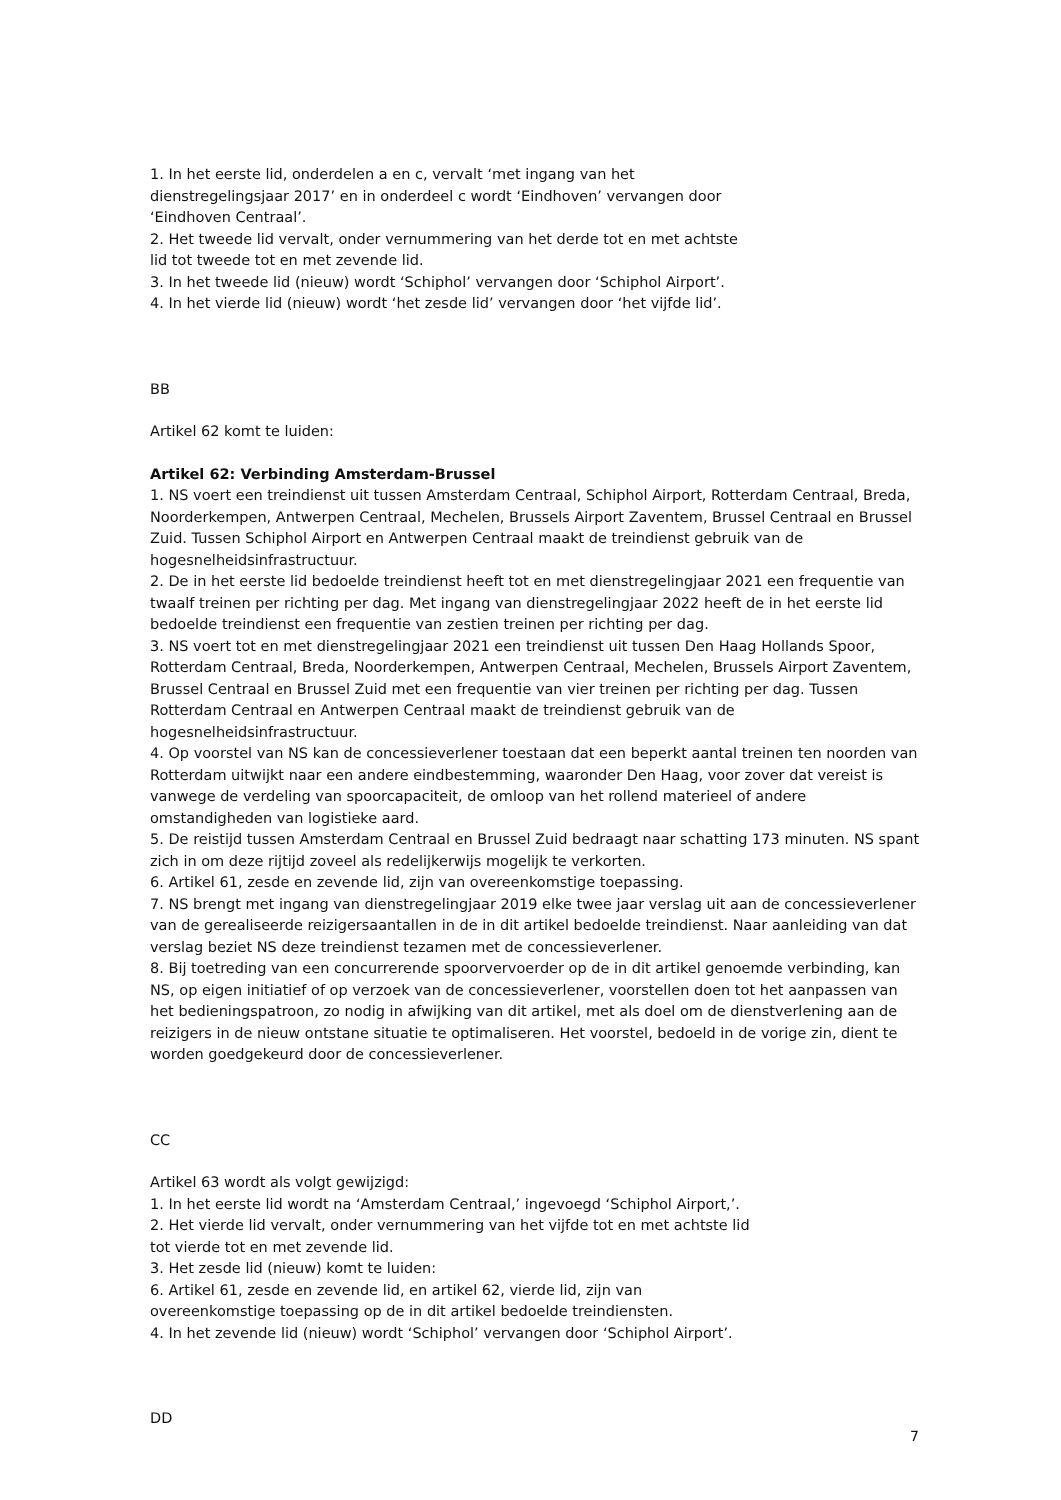1. In het eerste lid, onderdelen a en c, vervalt ‘met ingang van het
dienstregelingsjaar 2017’ en in onderdeel c wordt ‘Eindhoven’ vervangen door
‘Eindhoven Centraal’.
2. Het tweede lid vervalt, onder vernummering van het derde tot en met achtste
lid tot tweede tot en met zevende lid.
3. In het tweede lid (nieuw) wordt ‘Schiphol’ vervangen door ‘Schiphol Airport’.
4. In het vierde lid (nieuw) wordt ‘het zesde lid’ vervangen door ‘het vijfde lid’.
BB
Artikel 62 komt te luiden:
Artikel 62: Verbinding Amsterdam-Brussel
1. NS voert een treindienst uit tussen Amsterdam Centraal, Schiphol Airport, Rotterdam Centraal, Breda, Noorderkempen, Antwerpen Centraal, Mechelen, Brussels Airport Zaventem, Brussel Centraal en Brussel Zuid. Tussen Schiphol Airport en Antwerpen Centraal maakt de treindienst gebruik van de hogesnelheidsinfrastructuur.
2. De in het eerste lid bedoelde treindienst heeft tot en met dienstregelingjaar 2021 een frequentie van twaalf treinen per richting per dag. Met ingang van dienstregelingjaar 2022 heeft de in het eerste lid bedoelde treindienst een frequentie van zestien treinen per richting per dag.
3. NS voert tot en met dienstregelingjaar 2021 een treindienst uit tussen Den Haag Hollands Spoor, Rotterdam Centraal, Breda, Noorderkempen, Antwerpen Centraal, Mechelen, Brussels Airport Zaventem, Brussel Centraal en Brussel Zuid met een frequentie van vier treinen per richting per dag. Tussen Rotterdam Centraal en Antwerpen Centraal maakt de treindienst gebruik van de hogesnelheidsinfrastructuur.
4. Op voorstel van NS kan de concessieverlener toestaan dat een beperkt aantal treinen ten noorden van Rotterdam uitwijkt naar een andere eindbestemming, waaronder Den Haag, voor zover dat vereist is vanwege de verdeling van spoorcapaciteit, de omloop van het rollend materieel of andere omstandigheden van logistieke aard.
5. De reistijd tussen Amsterdam Centraal en Brussel Zuid bedraagt naar schatting 173 minuten. NS spant zich in om deze rijtijd zoveel als redelijkerwijs mogelijk te verkorten.
6. Artikel 61, zesde en zevende lid, zijn van overeenkomstige toepassing.
7. NS brengt met ingang van dienstregelingjaar 2019 elke twee jaar verslag uit aan de concessieverlener van de gerealiseerde reizigersaantallen in de in dit artikel bedoelde treindienst. Naar aanleiding van dat verslag beziet NS deze treindienst tezamen met de concessieverlener.
8. Bij toetreding van een concurrerende spoorvervoerder op de in dit artikel genoemde verbinding, kan NS, op eigen initiatief of op verzoek van de concessieverlener, voorstellen doen tot het aanpassen van het bedieningspatroon, zo nodig in afwijking van dit artikel, met als doel om de dienstverlening aan de reizigers in de nieuw ontstane situatie te optimaliseren. Het voorstel, bedoeld in de vorige zin, dient te worden goedgekeurd door de concessieverlener.
CC
Artikel 63 wordt als volgt gewijzigd:
1. In het eerste lid wordt na ‘Amsterdam Centraal,’ ingevoegd ‘Schiphol Airport,’.
2. Het vierde lid vervalt, onder vernummering van het vijfde tot en met achtste lid
tot vierde tot en met zevende lid.
3. Het zesde lid (nieuw) komt te luiden:
6. Artikel 61, zesde en zevende lid, en artikel 62, vierde lid, zijn van
overeenkomstige toepassing op de in dit artikel bedoelde treindiensten.
4. In het zevende lid (nieuw) wordt ‘Schiphol’ vervangen door ‘Schiphol Airport’.
DD
7